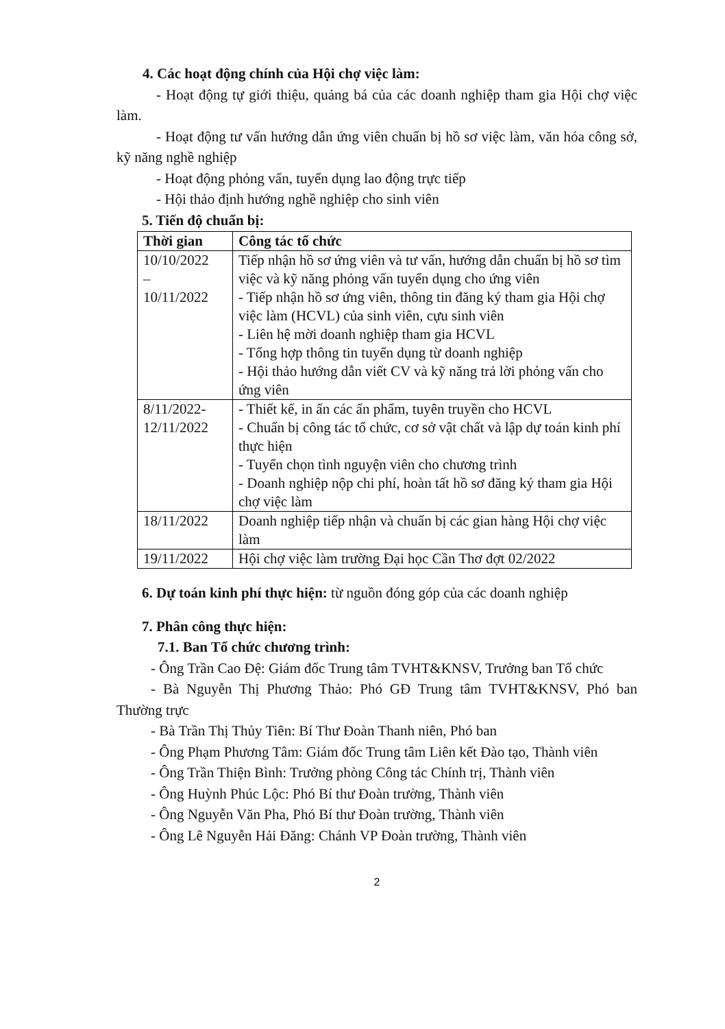4. Các hoạt động chính của Hội chợ việc làm:
- Hoạt động tự giới thiệu, quảng bá của các doanh nghiệp tham gia Hội chợ việc làm.
- Hoạt động tư vấn hướng dẫn ứng viên chuẩn bị hồ sơ việc làm, văn hóa công sở, kỹ năng nghề nghiệp
- Hoạt động phỏng vấn, tuyển dụng lao động trực tiếp
- Hội thảo định hướng nghề nghiệp cho sinh viên
5. Tiến độ chuẩn bị:
| Thời gian | Công tác tổ chức |
| --- | --- |
| 10/10/2022 – 10/11/2022 | Tiếp nhận hồ sơ ứng viên và tư vấn, hướng dẫn chuẩn bị hồ sơ tìm việc và kỹ năng phỏng vấn tuyển dụng cho ứng viên - Tiếp nhận hồ sơ ứng viên, thông tin đăng ký tham gia Hội chợ việc làm (HCVL) của sinh viên, cựu sinh viên - Liên hệ mời doanh nghiệp tham gia HCVL - Tổng hợp thông tin tuyển dụng từ doanh nghiệp - Hội thảo hướng dẫn viết CV và kỹ năng trả lời phỏng vấn cho ứng viên |
| 8/11/2022- 12/11/2022 | - Thiết kế, in ấn các ấn phẩm, tuyên truyền cho HCVL - Chuẩn bị công tác tổ chức, cơ sở vật chất và lập dự toán kinh phí thực hiện - Tuyển chọn tình nguyện viên cho chương trình - Doanh nghiệp nộp chi phí, hoàn tất hồ sơ đăng ký tham gia Hội chợ việc làm |
| 18/11/2022 | Doanh nghiệp tiếp nhận và chuẩn bị các gian hàng Hội chợ việc làm |
| 19/11/2022 | Hội chợ việc làm trường Đại học Cần Thơ đợt 02/2022 |
6. Dự toán kinh phí thực hiện: từ nguồn đóng góp của các doanh nghiệp
7. Phân công thực hiện:
7.1. Ban Tổ chức chương trình:
- Ông Trần Cao Đệ: Giám đốc Trung tâm TVHT&KNSV, Trưởng ban Tổ chức
- Bà Nguyễn Thị Phương Thảo: Phó GĐ Trung tâm TVHT&KNSV, Phó ban Thường trực
- Bà Trần Thị Thủy Tiên: Bí Thư Đoàn Thanh niên, Phó ban
- Ông Phạm Phương Tâm: Giám đốc Trung tâm Liên kết Đào tạo, Thành viên
- Ông Trần Thiện Bình: Trưởng phòng Công tác Chính trị, Thành viên
- Ông Huỳnh Phúc Lộc: Phó Bí thư Đoàn trường, Thành viên
- Ông Nguyễn Văn Pha, Phó Bí thư Đoàn trường, Thành viên
- Ông Lê Nguyễn Hải Đăng: Chánh VP Đoàn trường, Thành viên
2